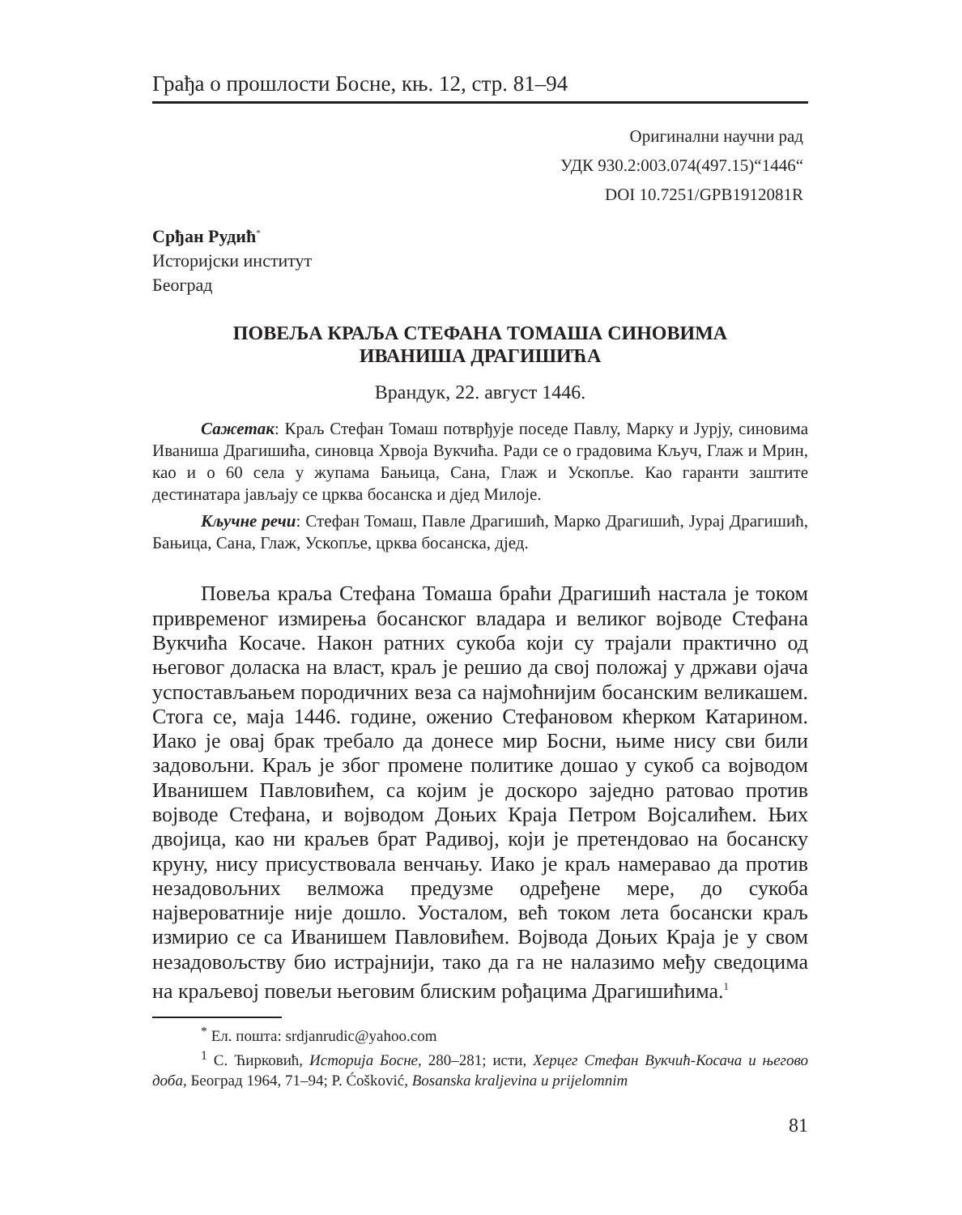Грађа о прошлости Босне, књ. 12, стр. 81–94
Оригинални научни рад
УДК 930.2:003.074(497.15)“1446“
DOI 10.7251/GPB1912081R
Срђан Рудић<sup>*</sup>
Историјски институт
Београд
ПОВЕЉА КРАЉА СТЕФАНА ТОМАША СИНОВИМА
ИВАНИША ДРАГИШИЋА
Врандук, 22. август 1446.
Сажетак: Краљ Стефан Томаш потврђује поседе Павлу, Марку и Јурју, синовима Иваниша Драгишића, синовца Хрвоја Вукчића. Ради се о градовима Кључ, Глаж и Мрин, као и о 60 села у жупама Бањица, Сана, Глаж и Ускопље. Као гаранти заштите дестинатара јављају се црква босанска и дјед Милоје.
Кључне речи: Стефан Томаш, Павле Драгишић, Марко Драгишић, Јурај Драгишић, Бањица, Сана, Глаж, Ускопље, црква босанска, дјед.
Повеља краља Стефана Томаша браћи Драгишић настала је током привременог измирења босанског владара и великог војводе Стефана Вукчића Косаче. Након ратних сукоба који су трајали практично од његовог доласка на власт, краљ је решио да свој положај у држави ојача успостављањем породичних веза са најмоћнијим босанским великашем. Стога се, маја 1446. године, оженио Стефановом кћерком Катарином. Иако је овај брак требало да донесе мир Босни, њиме нису сви били задовољни. Краљ је због промене политике дошао у сукоб са војводом Иванишем Павловићем, са којим је доскоро заједно ратовао против војводе Стефана, и војводом Доњих Краја Петром Војсалићем. Њих двојица, као ни краљев брат Радивој, који је претендовао на босанску круну, нису присуствовала венчању. Иако је краљ намеравао да против незадовољних велможа предузме одређене мере, до сукоба највероватније није дошло. Уосталом, већ током лета босански краљ измирио се са Иванишем Павловићем. Војвода Доњих Краја је у свом незадовољству био истрајнији, тако да га не налазимо међу сведоцима на краљевој повељи његовим блиским рођацима Драгишићима.<sup>1</sup>
<sup>*</sup> Ел. пошта: srdjanrudic@yahoo.com
<sup>1</sup> С. Ћирковић, Историја Босне, 280–281; исти, Херцег Стефан Вукчић-Косача и његово доба, Београд 1964, 71–94; P. Ćošković, Bosanska kraljevina u prijelomnim
81